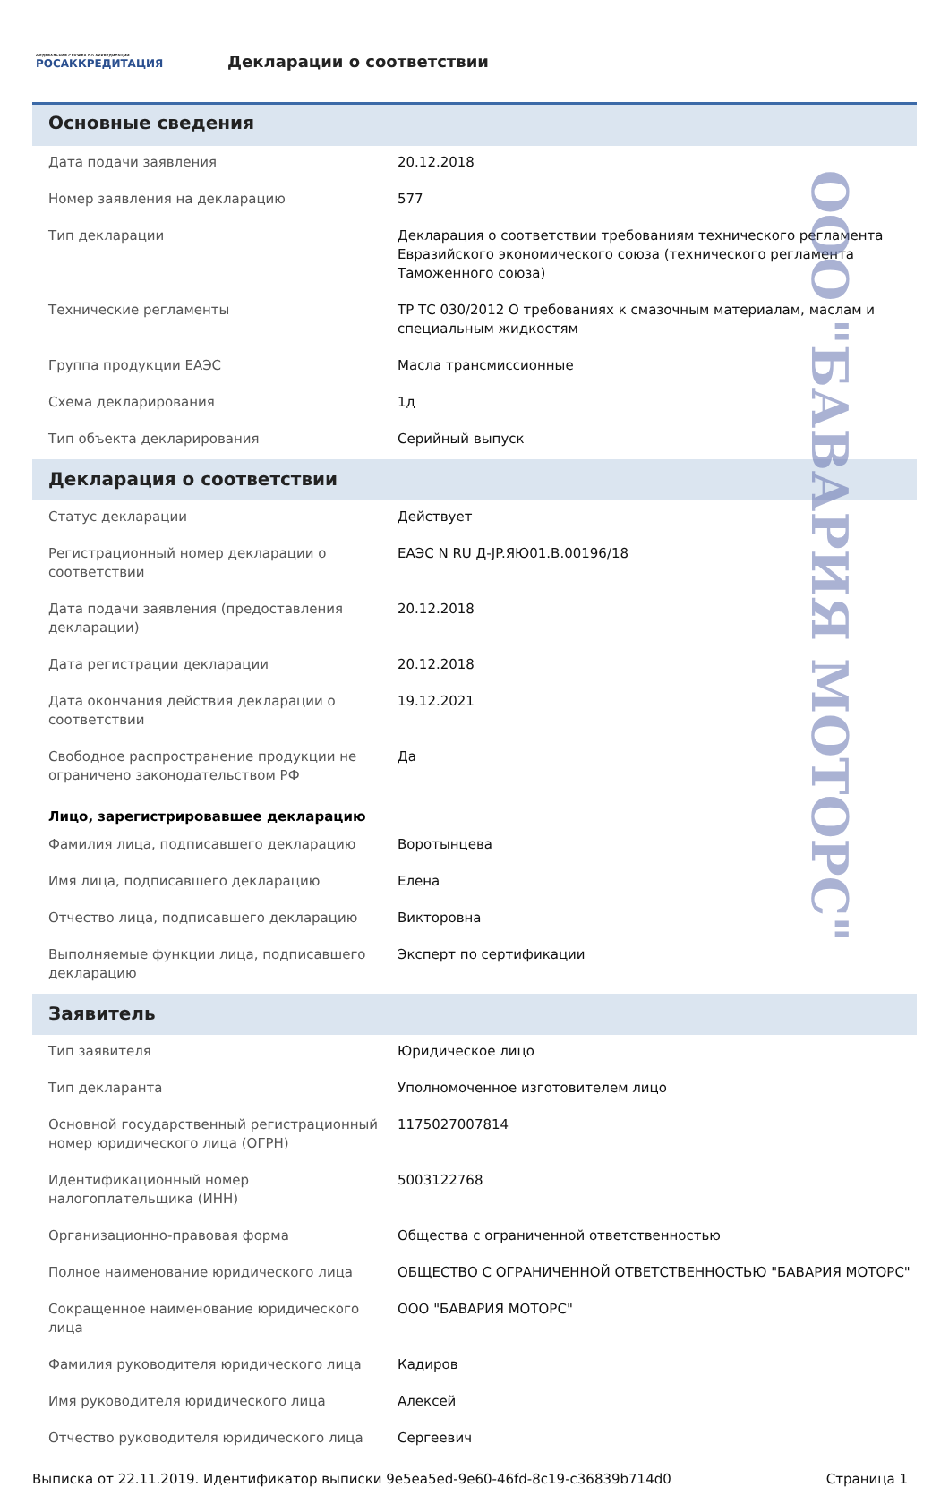ФЕДЕРАЛЬНАЯ СЛУЖБА ПО АККРЕДИТАЦИИ
РОСАККРЕДИТАЦИЯ
Декларации о соответствии
Основные сведения
| Дата подачи заявления | 20.12.2018 |
| Номер заявления на декларацию | 577 |
| Тип декларации | Декларация о соответствии требованиям технического регламента Евразийского экономического союза (технического регламента Таможенного союза) |
| Технические регламенты | ТР ТС 030/2012 О требованиях к смазочным материалам, маслам и специальным жидкостям |
| Группа продукции ЕАЭС | Масла трансмиссионные |
| Схема декларирования | 1д |
| Тип объекта декларирования | Серийный выпуск |
Декларация о соответствии
| Статус декларации | Действует |
| Регистрационный номер декларации о соответствии | ЕАЭС N RU Д-JP.ЯЮ01.В.00196/18 |
| Дата подачи заявления (предоставления декларации) | 20.12.2018 |
| Дата регистрации декларации | 20.12.2018 |
| Дата окончания действия декларации о соответствии | 19.12.2021 |
| Свободное распространение продукции не ограничено законодательством РФ | Да |
Лицо, зарегистрировавшее декларацию
| Фамилия лица, подписавшего декларацию | Воротынцева |
| Имя лица, подписавшего декларацию | Елена |
| Отчество лица, подписавшего декларацию | Викторовна |
| Выполняемые функции лица, подписавшего декларацию | Эксперт по сертификации |
Заявитель
| Тип заявителя | Юридическое лицо |
| Тип декларанта | Уполномоченное изготовителем лицо |
| Основной государственный регистрационный номер юридического лица (ОГРН) | 1175027007814 |
| Идентификационный номер налогоплательщика (ИНН) | 5003122768 |
| Организационно-правовая форма | Общества с ограниченной ответственностью |
| Полное наименование юридического лица | ОБЩЕСТВО С ОГРАНИЧЕННОЙ ОТВЕТСТВЕННОСТЬЮ "БАВАРИЯ МОТОРС" |
| Сокращенное наименование юридического лица | ООО "БАВАРИЯ МОТОРС" |
| Фамилия руководителя юридического лица | Кадиров |
| Имя руководителя юридического лица | Алексей |
| Отчество руководителя юридического лица | Сергеевич |
Выписка от 22.11.2019. Идентификатор выписки 9e5ea5ed-9e60-46fd-8c19-c36839b714d0 Страница 1
ООО "БАВАРИЯ МОТОРС"